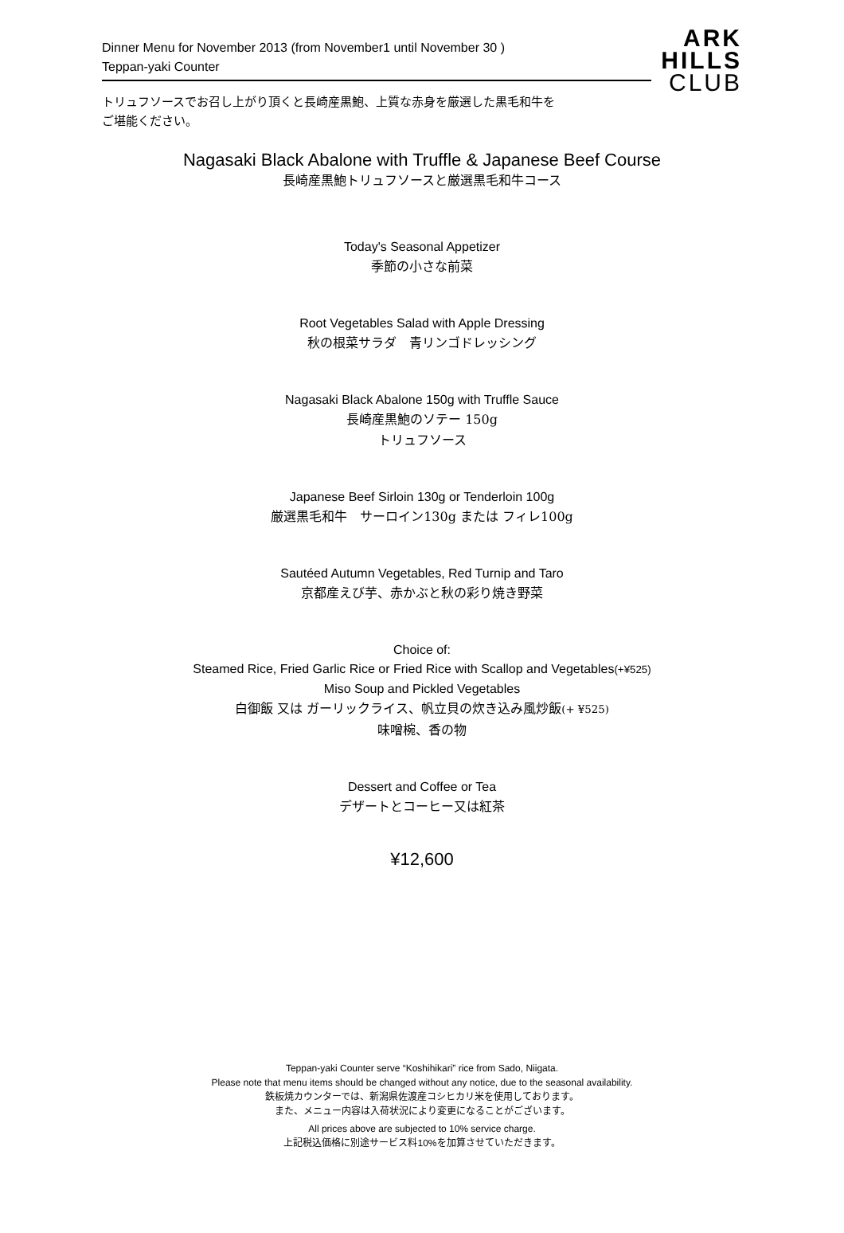Dinner Menu for November 2013 (from November1 until November 30 )
Teppan-yaki Counter
ARK
HILLS
CLUB
トリュフソースでお召し上がり頂くと長崎産黒鮑、上質な赤身を厳選した黒毛和牛を
ご堪能ください。
Nagasaki Black Abalone with Truffle & Japanese Beef Course
長崎産黒鮑トリュフソースと厳選黒毛和牛コース
Today's Seasonal Appetizer
季節の小さな前菜
Root Vegetables Salad with Apple Dressing
秋の根菜サラダ　青リンゴドレッシング
Nagasaki Black Abalone 150g with Truffle Sauce
長崎産黒鮑のソテー 150g
トリュフソース
Japanese Beef Sirloin 130g or Tenderloin 100g
厳選黒毛和牛　サーロイン130g または フィレ100g
Sautéed Autumn Vegetables, Red Turnip and Taro
京都産えび芋、赤かぶと秋の彩り焼き野菜
Choice of:
Steamed Rice, Fried Garlic Rice or Fried Rice with Scallop and Vegetables(+¥525)
Miso Soup and Pickled Vegetables
白御飯 又は ガーリックライス、帆立貝の炊き込み風炒飯(+ ¥525)
味噌椀、香の物
Dessert and Coffee or Tea
デザートとコーヒー又は紅茶
¥12,600
Teppan-yaki Counter serve “Koshihikari” rice from Sado, Niigata.
Please note that menu items should be changed without any notice, due to the seasonal availability.
鉄板焼カウンターでは、新潟県佐渡産コシヒカリ米を使用しております。
また、メニュー内容は入荷状況により変更になることがございます。
All prices above are subjected to 10% service charge.
上記税込価格に別途サービス料10%を加算させていただきます。